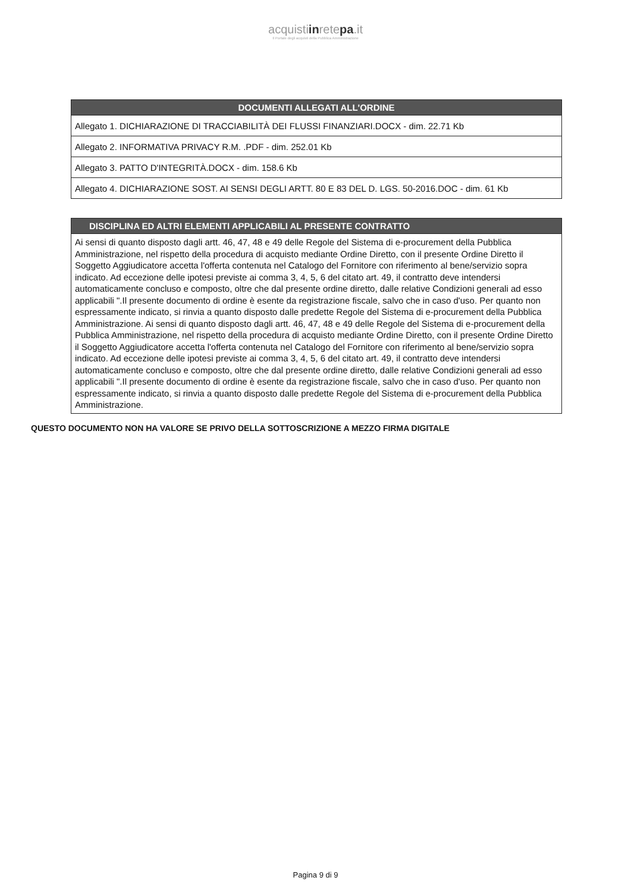acquistiinretepa.it
Il Portale degli acquisti della Pubblica Amministrazione
| DOCUMENTI ALLEGATI ALL'ORDINE |
| --- |
| Allegato 1. DICHIARAZIONE DI TRACCIABILITÀ DEI FLUSSI FINANZIARI.DOCX - dim. 22.71 Kb |
| Allegato 2. INFORMATIVA PRIVACY R.M. .PDF - dim. 252.01 Kb |
| Allegato 3. PATTO D'INTEGRITÀ.DOCX - dim. 158.6 Kb |
| Allegato 4. DICHIARAZIONE SOST. AI SENSI DEGLI ARTT. 80 E 83 DEL D. LGS. 50-2016.DOC - dim. 61 Kb |
| DISCIPLINA ED ALTRI ELEMENTI APPLICABILI AL PRESENTE CONTRATTO |
| --- |
| Ai sensi di quanto disposto dagli artt. 46, 47, 48 e 49 delle Regole del Sistema di e-procurement della Pubblica Amministrazione, nel rispetto della procedura di acquisto mediante Ordine Diretto, con il presente Ordine Diretto il Soggetto Aggiudicatore accetta l'offerta contenuta nel Catalogo del Fornitore con riferimento al bene/servizio sopra indicato. Ad eccezione delle ipotesi previste ai comma 3, 4, 5, 6 del citato art. 49, il contratto deve intendersi automaticamente concluso e composto, oltre che dal presente ordine diretto, dalle relative Condizioni generali ad esso applicabili ".Il presente documento di ordine è esente da registrazione fiscale, salvo che in caso d'uso. Per quanto non espressamente indicato, si rinvia a quanto disposto dalle predette Regole del Sistema di e-procurement della Pubblica Amministrazione. Ai sensi di quanto disposto dagli artt. 46, 47, 48 e 49 delle Regole del Sistema di e-procurement della Pubblica Amministrazione, nel rispetto della procedura di acquisto mediante Ordine Diretto, con il presente Ordine Diretto il Soggetto Aggiudicatore accetta l'offerta contenuta nel Catalogo del Fornitore con riferimento al bene/servizio sopra indicato. Ad eccezione delle ipotesi previste ai comma 3, 4, 5, 6 del citato art. 49, il contratto deve intendersi automaticamente concluso e composto, oltre che dal presente ordine diretto, dalle relative Condizioni generali ad esso applicabili ".Il presente documento di ordine è esente da registrazione fiscale, salvo che in caso d'uso. Per quanto non espressamente indicato, si rinvia a quanto disposto dalle predette Regole del Sistema di e-procurement della Pubblica Amministrazione. |
QUESTO DOCUMENTO NON HA VALORE SE PRIVO DELLA SOTTOSCRIZIONE A MEZZO FIRMA DIGITALE
Pagina 9 di 9